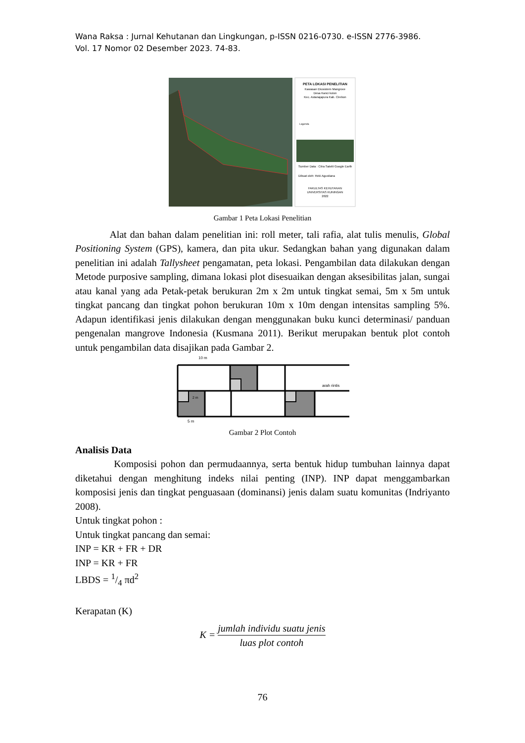Wana Raksa : Jurnal Kehutanan dan Lingkungan, p-ISSN 0216-0730. e-ISSN 2776-3986.
Vol. 17 Nomor 02 Desember 2023. 74-83.
PETA LOKASI PENELITIAN
Kawasan Ekosistem Mangrove
Desa Kanci kulon
Kec. Astanajapura Kab. Cirebon
Legenda
Sumber Data : Citra Satelit Google Earth
Dibuat oleh: Reki Agustiana
FAKULTAS KEHUTANAN
UNIVERSITAS KUNINGAN
2022
Gambar 1 Peta Lokasi Penelitian
Alat dan bahan dalam penelitian ini: roll meter, tali rafia, alat tulis menulis, Global Positioning System (GPS), kamera, dan pita ukur. Sedangkan bahan yang digunakan dalam penelitian ini adalah Tallysheet pengamatan, peta lokasi. Pengambilan data dilakukan dengan Metode purposive sampling, dimana lokasi plot disesuaikan dengan aksesibilitas jalan, sungai atau kanal yang ada Petak-petak berukuran 2m x 2m untuk tingkat semai, 5m x 5m untuk tingkat pancang dan tingkat pohon berukuran 10m x 10m dengan intensitas sampling 5%. Adapun identifikasi jenis dilakukan dengan menggunakan buku kunci determinasi/ panduan pengenalan mangrove Indonesia (Kusmana 2011). Berikut merupakan bentuk plot contoh untuk pengambilan data disajikan pada Gambar 2.
10 m
arah rintis
2 m
5 m
Gambar 2 Plot Contoh
Analisis Data
Komposisi pohon dan permudaannya, serta bentuk hidup tumbuhan lainnya dapat diketahui dengan menghitung indeks nilai penting (INP). INP dapat menggambarkan komposisi jenis dan tingkat penguasaan (dominansi) jenis dalam suatu komunitas (Indriyanto 2008).
Untuk tingkat pohon :
Untuk tingkat pancang dan semai:
INP = KR + FR + DR
INP = KR + FR
LBDS = 1/4 πd<sup>2</sup>
Kerapatan (K)
K = jumlah individu suatu jenis luas plot contoh
76